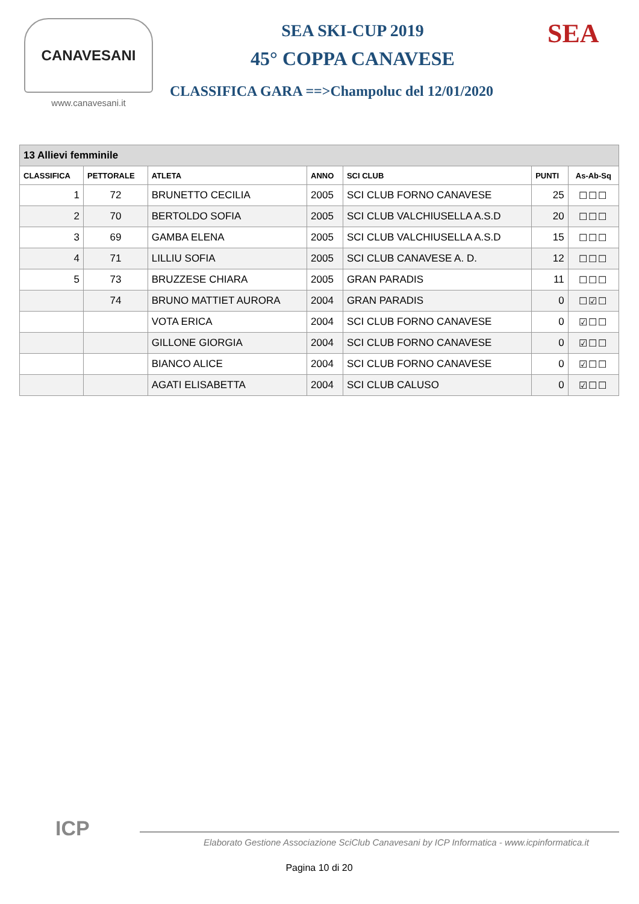CANAVESANI
www.canavesani.it
SEA SKI-CUP 2019
45° COPPA CANAVESE
CLASSIFICA GARA ==>Champoluc del 12/01/2020
SEA
| 13 Allievi femminile | | | | | | |
| CLASSIFICA | PETTORALE | ATLETA | ANNO | SCI CLUB | PUNTI | As-Ab-Sq |
| 1 | 72 | BRUNETTO CECILIA | 2005 | SCI CLUB FORNO CANAVESE | 25 | ☐☐☐ |
| 2 | 70 | BERTOLDO SOFIA | 2005 | SCI CLUB VALCHIUSELLA A.S.D | 20 | ☐☐☐ |
| 3 | 69 | GAMBA ELENA | 2005 | SCI CLUB VALCHIUSELLA A.S.D | 15 | ☐☐☐ |
| 4 | 71 | LILLIU SOFIA | 2005 | SCI CLUB CANAVESE A. D. | 12 | ☐☐☐ |
| 5 | 73 | BRUZZESE CHIARA | 2005 | GRAN PARADIS | 11 | ☐☐☐ |
| | 74 | BRUNO MATTIET AURORA | 2004 | GRAN PARADIS | 0 | ☐☑☐ |
| | | VOTA ERICA | 2004 | SCI CLUB FORNO CANAVESE | 0 | ☑☐☐ |
| | | GILLONE GIORGIA | 2004 | SCI CLUB FORNO CANAVESE | 0 | ☑☐☐ |
| | | BIANCO ALICE | 2004 | SCI CLUB FORNO CANAVESE | 0 | ☑☐☐ |
| | | AGATI ELISABETTA | 2004 | SCI CLUB CALUSO | 0 | ☑☐☐ |
ICP
Elaborato Gestione Associazione SciClub Canavesani by ICP Informatica - www.icpinformatica.it
Pagina 10 di 20